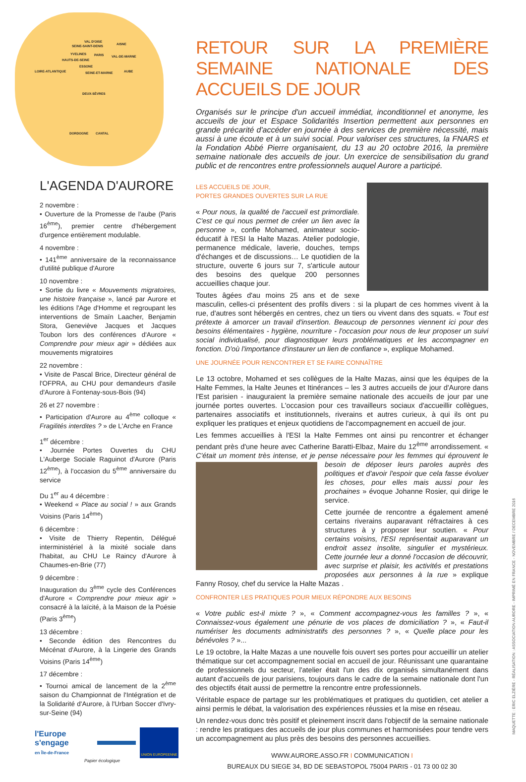VAL D'OISE
SEINE-SAINT-DENIS
AISNE
YVELINES PARIS VAL-DE-MARNE
HAUTS-DE-SEINE
ESSONE
LOIRE-ATLANTIQUE SEINE-ET-MARNE AUBE
DEUX-SÈVRES
DORDOGNE CANTAL
L'AGENDA D'AURORE
2 novembre :
• Ouverture de la Promesse de l'aube (Paris 16<sup>ème</sup>), premier centre d'hébergement d'urgence entièrement modulable.
4 novembre :
• 141<sup>ème</sup> anniversaire de la reconnaissance d'utilité publique d'Aurore
10 novembre :
• Sortie du livre « Mouvements migratoires, une histoire française », lancé par Aurore et les éditions l'Age d'Homme et regroupant les interventions de Smaïn Laacher, Benjamin Stora, Geneviève Jacques et Jacques Toubon lors des conférences d'Aurore « Comprendre pour mieux agir » dédiées aux mouvements migratoires
22 novembre :
• Visite de Pascal Brice, Directeur général de l'OFPRA, au CHU pour demandeurs d'asile d'Aurore à Fontenay-sous-Bois (94)
26 et 27 novembre :
• Participation d'Aurore au 4<sup>ème</sup> colloque « Fragilités interdites ? » de L'Arche en France
1<sup>er</sup> décembre :
• Journée Portes Ouvertes du CHU L'Auberge Sociale Raguinot d'Aurore (Paris 12<sup>ème</sup>), à l'occasion du 5<sup>ème</sup> anniversaire du service
Du 1<sup>er</sup> au 4 décembre :
• Weekend « Place au social ! » aux Grands Voisins (Paris 14<sup>ème</sup>)
6 décembre :
• Visite de Thierry Repentin, Délégué interministériel à la mixité sociale dans l'habitat, au CHU Le Raincy d'Aurore à Chaumes-en-Brie (77)
9 décembre :
Inauguration du 3<sup>ème</sup> cycle des Conférences d'Aurore « Comprendre pour mieux agir » consacré à la laïcité, à la Maison de la Poésie (Paris 3<sup>ème</sup>)
13 décembre :
• Seconde édition des Rencontres du Mécénat d'Aurore, à la Lingerie des Grands Voisins (Paris 14<sup>ème</sup>)
17 décembre :
• Tournoi amical de lancement de la 2<sup>ème</sup> saison du Championnat de l'Intégration et de la Solidarité d'Aurore, à l'Urban Soccer d'Ivry-sur-Seine (94)
l'Europe s'engage
en Île-de-France
UNION EUROPEENNE
Papier écologique
RETOUR SUR LA PREMIÈRE SEMAINE NATIONALE DES ACCUEILS DE JOUR
Organisés sur le principe d'un accueil immédiat, inconditionnel et anonyme, les accueils de jour et Espace Solidarités Insertion permettent aux personnes en grande précarité d'accéder en journée à des services de première nécessité, mais aussi à une écoute et à un suivi social. Pour valoriser ces structures, la FNARS et la Fondation Abbé Pierre organisaient, du 13 au 20 octobre 2016, la première semaine nationale des accueils de jour. Un exercice de sensibilisation du grand public et de rencontres entre professionnels auquel Aurore a participé.
LES ACCUEILS DE JOUR,
PORTES GRANDES OUVERTES SUR LA RUE
« Pour nous, la qualité de l'accueil est primordiale. C'est ce qui nous permet de créer un lien avec la personne », confie Mohamed, animateur socio-éducatif à l'ESI la Halte Mazas. Atelier podologie, permanence médicale, laverie, douches, temps d'échanges et de discussions… Le quotidien de la structure, ouverte 6 jours sur 7, s'articule autour des besoins des quelque 200 personnes accueillies chaque jour.
Toutes âgées d'au moins 25 ans et de sexe masculin, celles-ci présentent des profils divers : si la plupart de ces hommes vivent à la rue, d'autres sont hébergés en centres, chez un tiers ou vivent dans des squats. « Tout est prétexte à amorcer un travail d'insertion. Beaucoup de personnes viennent ici pour des besoins élémentaires - hygiène, nourriture - l'occasion pour nous de leur proposer un suivi social individualisé, pour diagnostiquer leurs problématiques et les accompagner en fonction. D'où l'importance d'instaurer un lien de confiance », explique Mohamed.
UNE JOURNÉE POUR RENCONTRER ET SE FAIRE CONNAÎTRE
Le 13 octobre, Mohamed et ses collègues de la Halte Mazas, ainsi que les équipes de la Halte Femmes, la Halte Jeunes et Itinérances – les 3 autres accueils de jour d'Aurore dans l'Est parisien - inauguraient la première semaine nationale des accueils de jour par une journée portes ouvertes. L'occasion pour ces travailleurs sociaux d'accueillir collègues, partenaires associatifs et institutionnels, riverains et autres curieux, à qui ils ont pu expliquer les pratiques et enjeux quotidiens de l'accompagnement en accueil de jour.
Les femmes accueillies à l'ESI la Halte Femmes ont ainsi pu rencontrer et échanger pendant près d'une heure avec Catherine Baratti-Elbaz, Maire du 12<sup>ème</sup> arrondissement. « C'était un moment très intense, et je pense nécessaire pour les femmes qui éprouvent le besoin de déposer leurs paroles auprès des politiques et d'avoir l'espoir que cela fasse évoluer les choses, pour elles mais aussi pour les prochaines » évoque Johanne Rosier, qui dirige le service.
Cette journée de rencontre a également amené certains riverains auparavant réfractaires à ces structures à y proposer leur soutien. « Pour certains voisins, l'ESI représentait auparavant un endroit assez insolite, singulier et mystérieux. Cette journée leur a donné l'occasion de découvrir, avec surprise et plaisir, les activités et prestations proposées aux personnes à la rue » explique Fanny Rosoy, chef du service la Halte Mazas .
CONFRONTER LES PRATIQUES POUR MIEUX RÉPONDRE AUX BESOINS
« Votre public est-il mixte ? », « Comment accompagnez-vous les familles ? », « Connaissez-vous également une pénurie de vos places de domiciliation ? », « Faut-il numériser les documents administratifs des personnes ? », « Quelle place pour les bénévoles ? »...
Le 19 octobre, la Halte Mazas a une nouvelle fois ouvert ses portes pour accueillir un atelier thématique sur cet accompagnement social en accueil de jour. Réunissant une quarantaine de professionnels du secteur, l'atelier était l'un des dix organisés simultanément dans autant d'accueils de jour parisiens, toujours dans le cadre de la semaine nationale dont l'un des objectifs était aussi de permettre la rencontre entre professionnels.
Véritable espace de partage sur les problématiques et pratiques du quotidien, cet atelier a ainsi permis le débat, la valorisation des expériences réussies et la mise en réseau.
Un rendez-vous donc très positif et pleinement inscrit dans l'objectif de la semaine nationale : rendre les pratiques des accueils de jour plus communes et harmonisées pour tendre vers un accompagnement au plus près des besoins des personnes accueillies.
WWW.AURORE.ASSO.FR I COMMUNICATION I
BUREAUX DU SIEGE 34, BD DE SEBASTOPOL 75004 PARIS - 01 73 00 02 30
MAQUETTE : ERIC ELZIÈRE - RÉALISATION : ASSOCIATION AURORE - IMPRIMÉ EN FRANCE - NOVEMBRE / DECEMBRE 2016